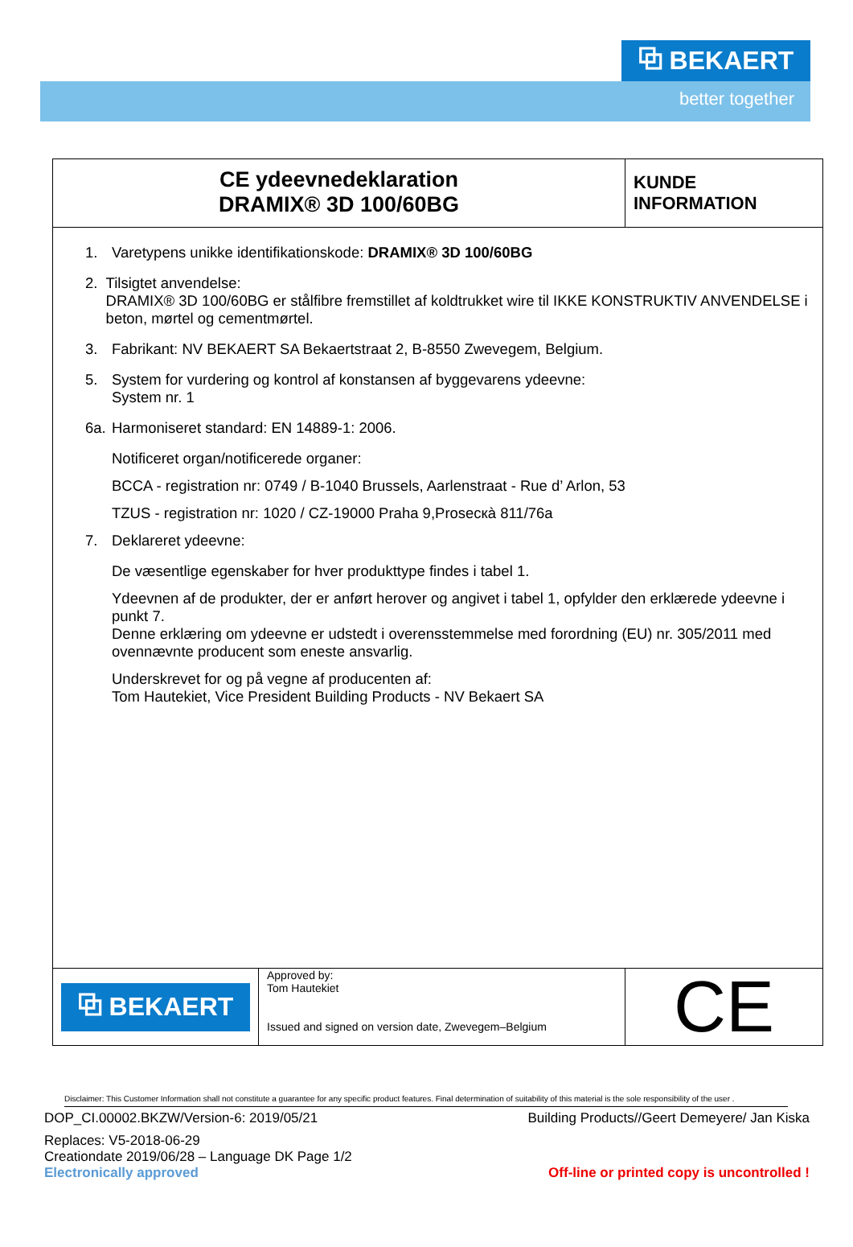⧉ BEKAERT
better together
CE ydeevnedeklaration
DRAMIX® 3D 100/60BG
KUNDE
INFORMATION
1. Varetypens unikke identifikationskode: DRAMIX® 3D 100/60BG
2. Tilsigtet anvendelse:
DRAMIX® 3D 100/60BG er stålfibre fremstillet af koldtrukket wire til IKKE KONSTRUKTIV ANVENDELSE i beton, mørtel og cementmørtel.
3. Fabrikant: NV BEKAERT SA Bekaertstraat 2, B-8550 Zwevegem, Belgium.
5. System for vurdering og kontrol af konstansen af byggevarens ydeevne:
System nr. 1
6a. Harmoniseret standard: EN 14889-1: 2006.
Notificeret organ/notificerede organer:
BCCA - registration nr: 0749 / B-1040 Brussels, Aarlenstraat - Rue d’ Arlon, 53
TZUS - registration nr: 1020 / CZ-19000 Praha 9,Prosecкà 811/76a
7. Deklareret ydeevne:
De væsentlige egenskaber for hver produkttype findes i tabel 1.
Ydeevnen af de produkter, der er anført herover og angivet i tabel 1, opfylder den erklærede ydeevne i punkt 7.
Denne erklæring om ydeevne er udstedt i overensstemmelse med forordning (EU) nr. 305/2011 med ovennævnte producent som eneste ansvarlig.
Underskrevet for og på vegne af producenten af:
Tom Hautekiet, Vice President Building Products - NV Bekaert SA
⧉ BEKAERT
Approved by:
Tom Hautekiet
Issued and signed on version date, Zwevegem–Belgium
CE
Disclaimer: This Customer Information shall not constitute a guarantee for any specific product features. Final determination of suitability of this material is the sole responsibility of the user .
DOP_CI.00002.BKZW/Version-6: 2019/05/21 Building Products//Geert Demeyere/ Jan Kiska
Replaces: V5-2018-06-29
Creationdate 2019/06/28 – Language DK Page 1/2
Electronically approved Off-line or printed copy is uncontrolled !